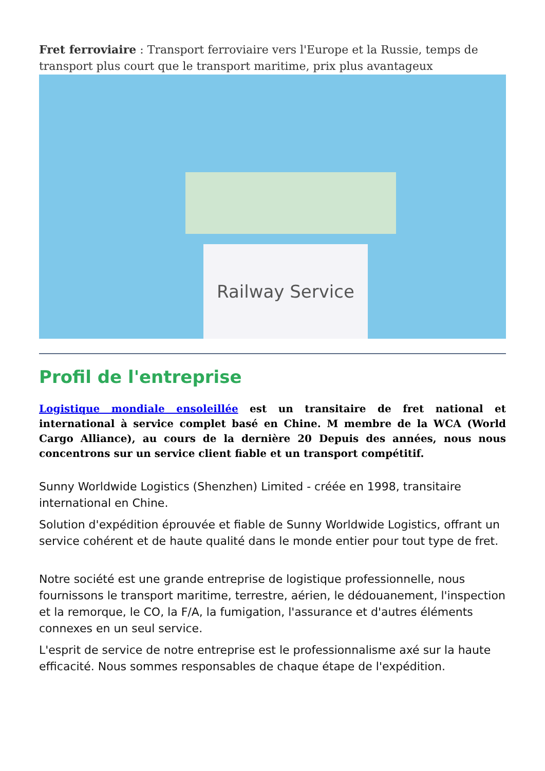Fret ferroviaire : Transport ferroviaire vers l'Europe et la Russie, temps de transport plus court que le transport maritime, prix plus avantageux
Railway Service
Profil de l'entreprise
Logistique mondiale ensoleillée est un transitaire de fret national et international à service complet basé en Chine. M membre de la WCA (World Cargo Alliance), au cours de la dernière 20 Depuis des années, nous nous concentrons sur un service client fiable et un transport compétitif.
Sunny Worldwide Logistics (Shenzhen) Limited - créée en 1998, transitaire international en Chine.
Solution d'expédition éprouvée et fiable de Sunny Worldwide Logistics, offrant un service cohérent et de haute qualité dans le monde entier pour tout type de fret.
Notre société est une grande entreprise de logistique professionnelle, nous fournissons le transport maritime, terrestre, aérien, le dédouanement, l'inspection et la remorque, le CO, la F/A, la fumigation, l'assurance et d'autres éléments connexes en un seul service.
L'esprit de service de notre entreprise est le professionnalisme axé sur la haute efficacité. Nous sommes responsables de chaque étape de l'expédition.